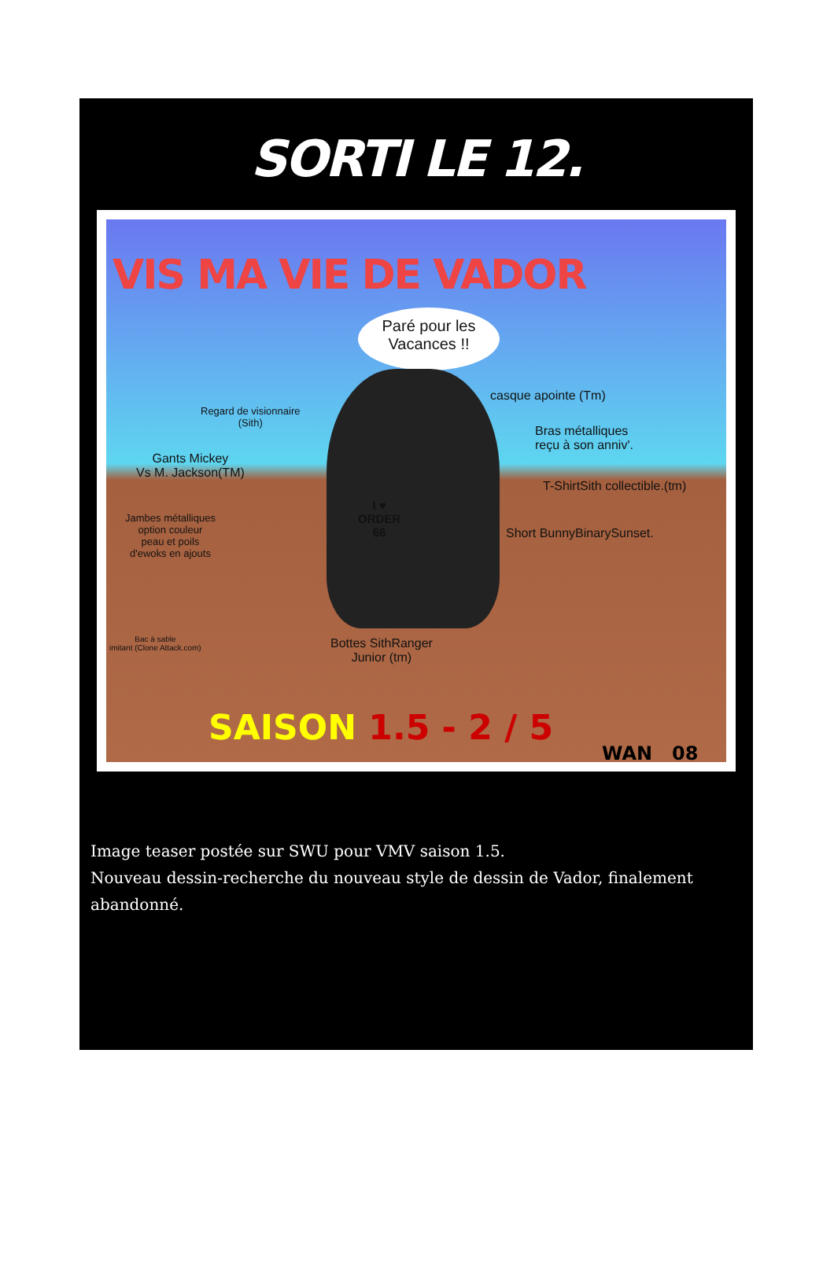SORTI LE 12.
VIS MA VIE DE VADOR
Paré pour les
Vacances !!
casque apointe (Tm)
Regard de visionnaire
(Sith)
Bras métalliques
reçu à son anniv'.
Gants Mickey
Vs M. Jackson(TM)
T-ShirtSith collectible.(tm)
I ♥
ORDER
66
Jambes métalliques
option couleur
peau et poils
d'ewoks en ajouts
Short BunnyBinarySunset.
Bac à sable
imitant (Clone Attack.com)
Bottes SithRanger
Junior (tm)
SAISON 1.5 - 2 / 5
WAN 08
Image teaser postée sur SWU pour VMV saison 1.5.
Nouveau dessin-recherche du nouveau style de dessin de Vador, finalement abandonné.